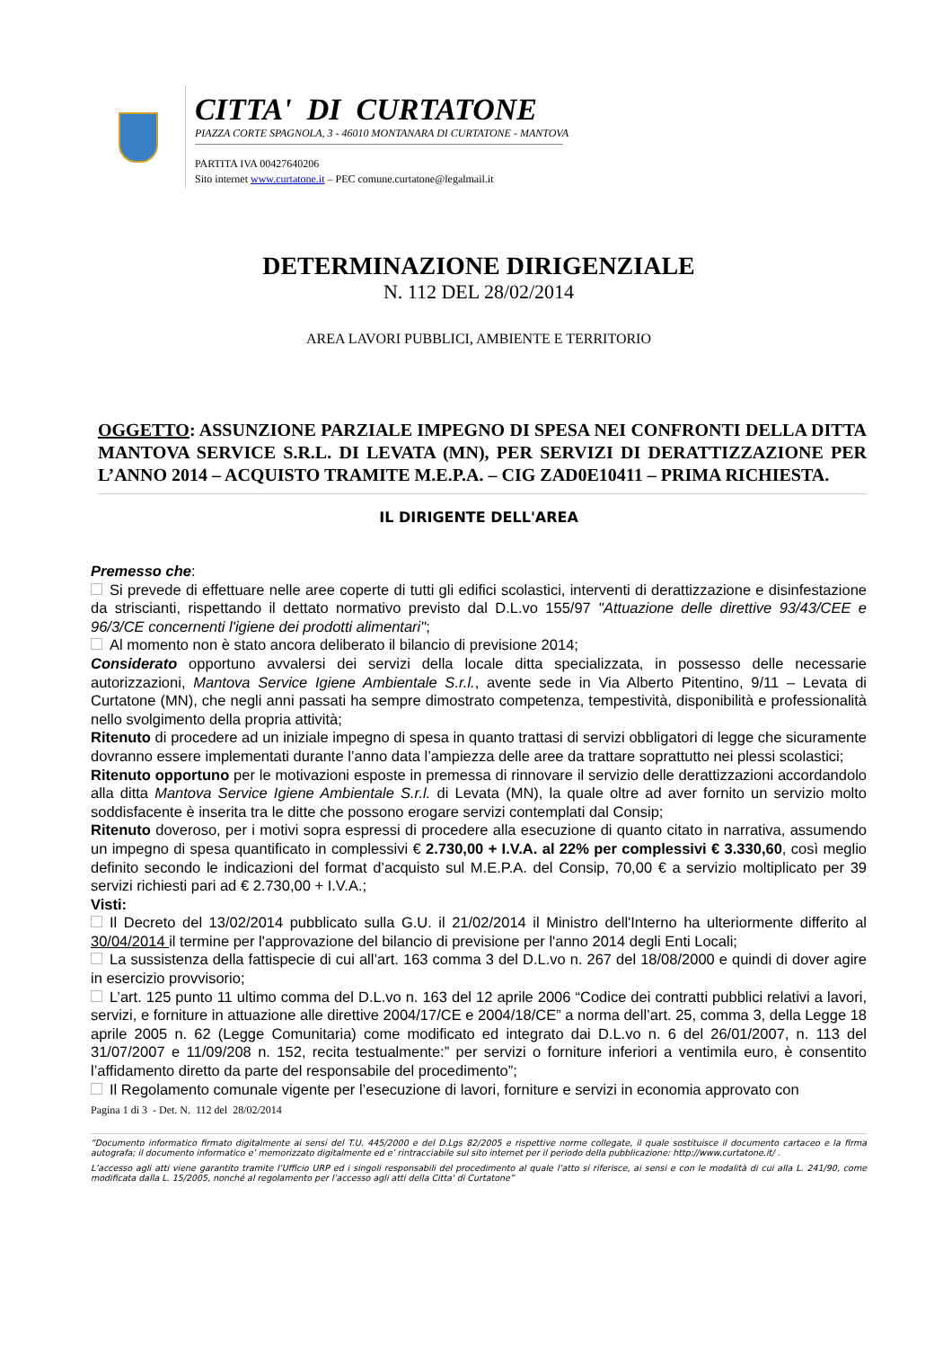CITTA' DI CURTATONE
PIAZZA CORTE SPAGNOLA, 3 - 46010 MONTANARA DI CURTATONE - MANTOVA
PARTITA IVA 00427640206
Sito internet www.curtatone.it – PEC comune.curtatone@legalmail.it
DETERMINAZIONE DIRIGENZIALE
N. 112 DEL 28/02/2014
AREA LAVORI PUBBLICI, AMBIENTE E TERRITORIO
OGGETTO: ASSUNZIONE PARZIALE IMPEGNO DI SPESA NEI CONFRONTI DELLA DITTA MANTOVA SERVICE S.R.L. DI LEVATA (MN), PER SERVIZI DI DERATTIZZAZIONE PER L’ANNO 2014 – ACQUISTO TRAMITE M.E.P.A. – CIG ZAD0E10411 – PRIMA RICHIESTA.
IL DIRIGENTE DELL'AREA
Premesso che:
Si prevede di effettuare nelle aree coperte di tutti gli edifici scolastici, interventi di derattizzazione e disinfestazione da striscianti, rispettando il dettato normativo previsto dal D.L.vo 155/97 "Attuazione delle direttive 93/43/CEE e 96/3/CE concernenti l'igiene dei prodotti alimentari";
Al momento non è stato ancora deliberato il bilancio di previsione 2014;
Considerato opportuno avvalersi dei servizi della locale ditta specializzata, in possesso delle necessarie autorizzazioni, Mantova Service Igiene Ambientale S.r.l., avente sede in Via Alberto Pitentino, 9/11 – Levata di Curtatone (MN), che negli anni passati ha sempre dimostrato competenza, tempestività, disponibilità e professionalità nello svolgimento della propria attività;
Ritenuto di procedere ad un iniziale impegno di spesa in quanto trattasi di servizi obbligatori di legge che sicuramente dovranno essere implementati durante l’anno data l’ampiezza delle aree da trattare soprattutto nei plessi scolastici;
Ritenuto opportuno per le motivazioni esposte in premessa di rinnovare il servizio delle derattizzazioni accordandolo alla ditta Mantova Service Igiene Ambientale S.r.l. di Levata (MN), la quale oltre ad aver fornito un servizio molto soddisfacente è inserita tra le ditte che possono erogare servizi contemplati dal Consip;
Ritenuto doveroso, per i motivi sopra espressi di procedere alla esecuzione di quanto citato in narrativa, assumendo un impegno di spesa quantificato in complessivi € 2.730,00 + I.V.A. al 22% per complessivi € 3.330,60, così meglio definito secondo le indicazioni del format d’acquisto sul M.E.P.A. del Consip, 70,00 € a servizio moltiplicato per 39 servizi richiesti pari ad € 2.730,00 + I.V.A.;
Visti:
Il Decreto del 13/02/2014 pubblicato sulla G.U. il 21/02/2014 il Ministro dell'Interno ha ulteriormente differito al 30/04/2014 il termine per l'approvazione del bilancio di previsione per l'anno 2014 degli Enti Locali;
La sussistenza della fattispecie di cui all’art. 163 comma 3 del D.L.vo n. 267 del 18/08/2000 e quindi di dover agire in esercizio provvisorio;
L’art. 125 punto 11 ultimo comma del D.L.vo n. 163 del 12 aprile 2006 “Codice dei contratti pubblici relativi a lavori, servizi, e forniture in attuazione alle direttive 2004/17/CE e 2004/18/CE” a norma dell’art. 25, comma 3, della Legge 18 aprile 2005 n. 62 (Legge Comunitaria) come modificato ed integrato dai D.L.vo n. 6 del 26/01/2007, n. 113 del 31/07/2007 e 11/09/208 n. 152, recita testualmente:” per servizi o forniture inferiori a ventimila euro, è consentito l’affidamento diretto da parte del responsabile del procedimento”;
Il Regolamento comunale vigente per l’esecuzione di lavori, forniture e servizi in economia approvato con
Pagina 1 di 3 - Det. N. 112 del 28/02/2014
“Documento informatico firmato digitalmente ai sensi del T.U. 445/2000 e del D.Lgs 82/2005 e rispettive norme collegate, il quale sostituisce il documento cartaceo e la firma autografa; il documento informatico e’ memorizzato digitalmente ed e’ rintracciabile sul sito internet per il periodo della pubblicazione: http://www.curtatone.it/ .
L’accesso agli atti viene garantito tramite l’Ufficio URP ed i singoli responsabili del procedimento al quale l’atto si riferisce, ai sensi e con le modalità di cui alla L. 241/90, come modificata dalla L. 15/2005, nonché al regolamento per l’accesso agli atti della Citta' di Curtatone”